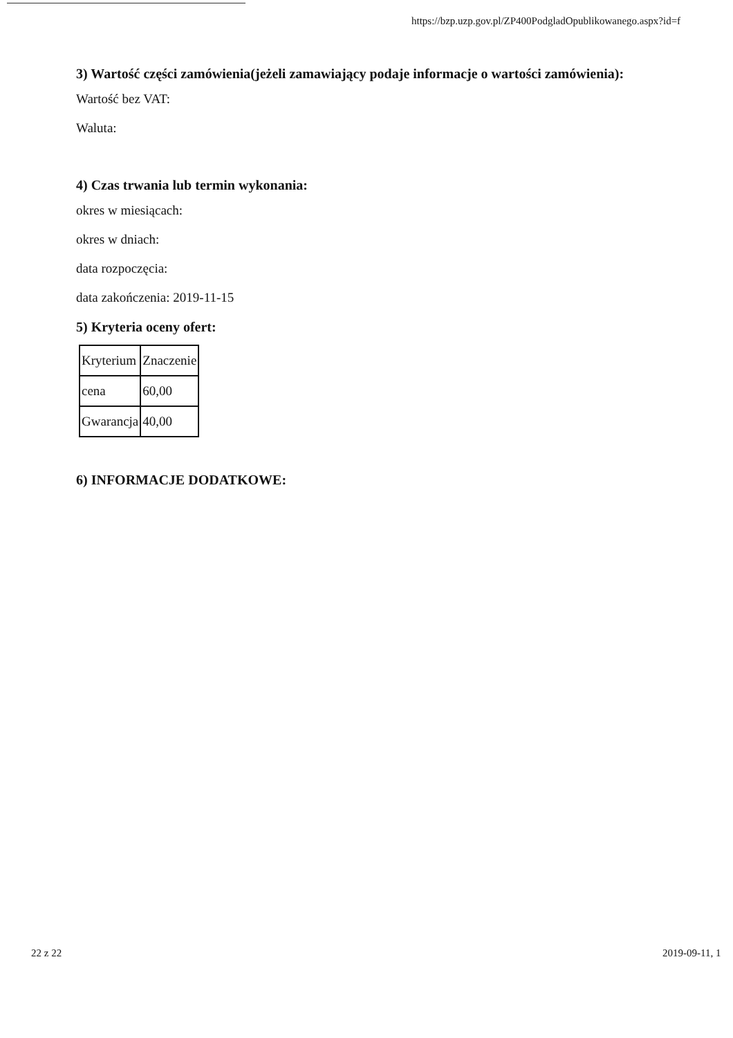https://bzp.uzp.gov.pl/ZP400PodgladOpublikowanego.aspx?id=f
3) Wartość części zamówienia(jeżeli zamawiający podaje informacje o wartości zamówienia):
Wartość bez VAT:
Waluta:
4) Czas trwania lub termin wykonania:
okres w miesiącach:
okres w dniach:
data rozpoczęcia:
data zakończenia: 2019-11-15
5) Kryteria oceny ofert:
| Kryterium | Znaczenie |
| cena | 60,00 |
| Gwarancja | 40,00 |
6) INFORMACJE DODATKOWE:
22 z 22 2019-09-11, 1